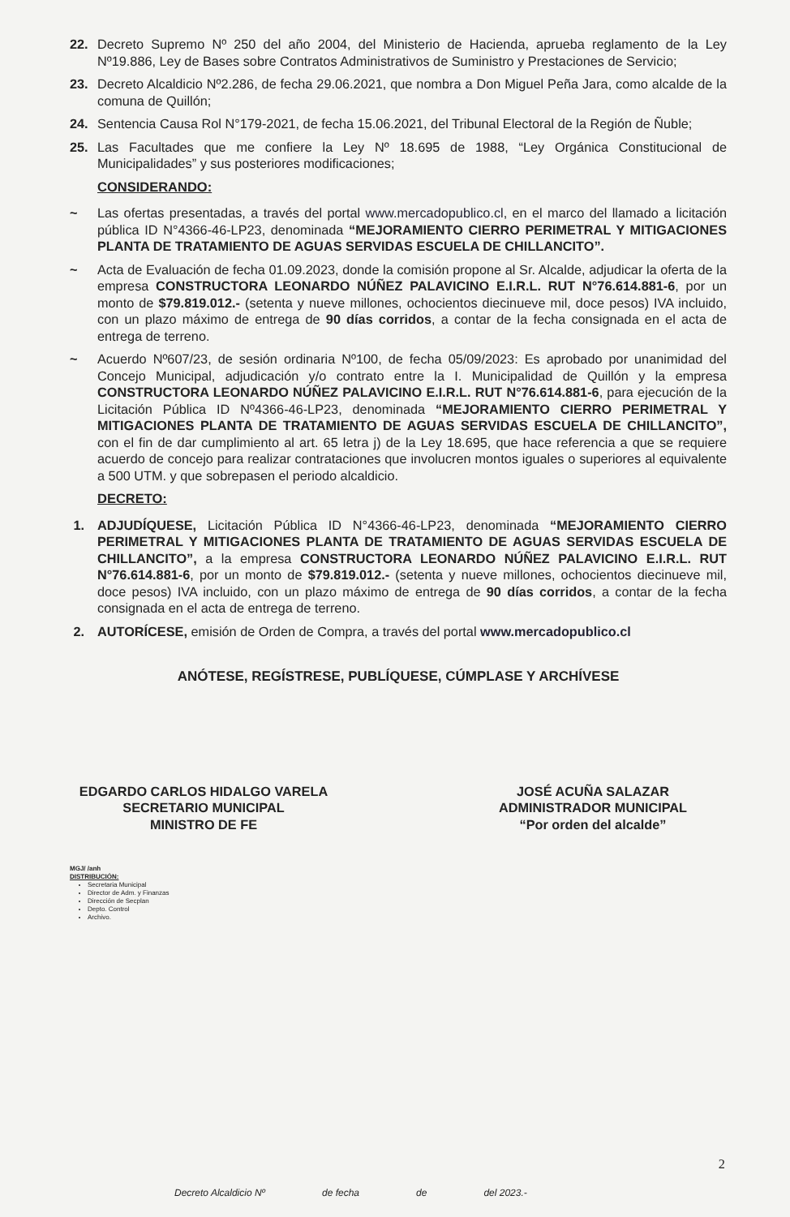22. Decreto Supremo Nº 250 del año 2004, del Ministerio de Hacienda, aprueba reglamento de la Ley Nº19.886, Ley de Bases sobre Contratos Administrativos de Suministro y Prestaciones de Servicio;
23. Decreto Alcaldicio Nº2.286, de fecha 29.06.2021, que nombra a Don Miguel Peña Jara, como alcalde de la comuna de Quillón;
24. Sentencia Causa Rol N°179-2021, de fecha 15.06.2021, del Tribunal Electoral de la Región de Ñuble;
25. Las Facultades que me confiere la Ley Nº 18.695 de 1988, “Ley Orgánica Constitucional de Municipalidades” y sus posteriores modificaciones;
CONSIDERANDO:
~ Las ofertas presentadas, a través del portal www.mercadopublico.cl, en el marco del llamado a licitación pública ID N°4366-46-LP23, denominada “MEJORAMIENTO CIERRO PERIMETRAL Y MITIGACIONES PLANTA DE TRATAMIENTO DE AGUAS SERVIDAS ESCUELA DE CHILLANCITO”.
~ Acta de Evaluación de fecha 01.09.2023, donde la comisión propone al Sr. Alcalde, adjudicar la oferta de la empresa CONSTRUCTORA LEONARDO NÚÑEZ PALAVICINO E.I.R.L. RUT N°76.614.881-6, por un monto de $79.819.012.- (setenta y nueve millones, ochocientos diecinueve mil, doce pesos) IVA incluido, con un plazo máximo de entrega de 90 días corridos, a contar de la fecha consignada en el acta de entrega de terreno.
~ Acuerdo Nº607/23, de sesión ordinaria Nº100, de fecha 05/09/2023: Es aprobado por unanimidad del Concejo Municipal, adjudicación y/o contrato entre la I. Municipalidad de Quillón y la empresa CONSTRUCTORA LEONARDO NÚÑEZ PALAVICINO E.I.R.L. RUT N°76.614.881-6, para ejecución de la Licitación Pública ID Nº4366-46-LP23, denominada “MEJORAMIENTO CIERRO PERIMETRAL Y MITIGACIONES PLANTA DE TRATAMIENTO DE AGUAS SERVIDAS ESCUELA DE CHILLANCITO”, con el fin de dar cumplimiento al art. 65 letra j) de la Ley 18.695, que hace referencia a que se requiere acuerdo de concejo para realizar contrataciones que involucren montos iguales o superiores al equivalente a 500 UTM. y que sobrepasen el periodo alcaldicio.
DECRETO:
1. ADJUDÍQUESE, Licitación Pública ID N°4366-46-LP23, denominada “MEJORAMIENTO CIERRO PERIMETRAL Y MITIGACIONES PLANTA DE TRATAMIENTO DE AGUAS SERVIDAS ESCUELA DE CHILLANCITO”, a la empresa CONSTRUCTORA LEONARDO NÚÑEZ PALAVICINO E.I.R.L. RUT N°76.614.881-6, por un monto de $79.819.012.- (setenta y nueve millones, ochocientos diecinueve mil, doce pesos) IVA incluido, con un plazo máximo de entrega de 90 días corridos, a contar de la fecha consignada en el acta de entrega de terreno.
2. AUTORÍCESE, emisión de Orden de Compra, a través del portal www.mercadopublico.cl
ANÓTESE, REGÍSTRESE, PUBLÍQUESE, CÚMPLASE Y ARCHÍVESE
EDGARDO CARLOS HIDALGO VARELA
SECRETARIO MUNICIPAL
MINISTRO DE FE
JOSÉ ACUÑA SALAZAR
ADMINISTRADOR MUNICIPAL
“Por orden del alcalde”
MGJ/ /anh
DISTRIBUCIÓN:
Secretaria Municipal
Director de Adm. y Finanzas
Dirección de Secplan
Depto. Control
Archivo.
2
Decreto Alcaldicio Nº de fecha de del 2023.-